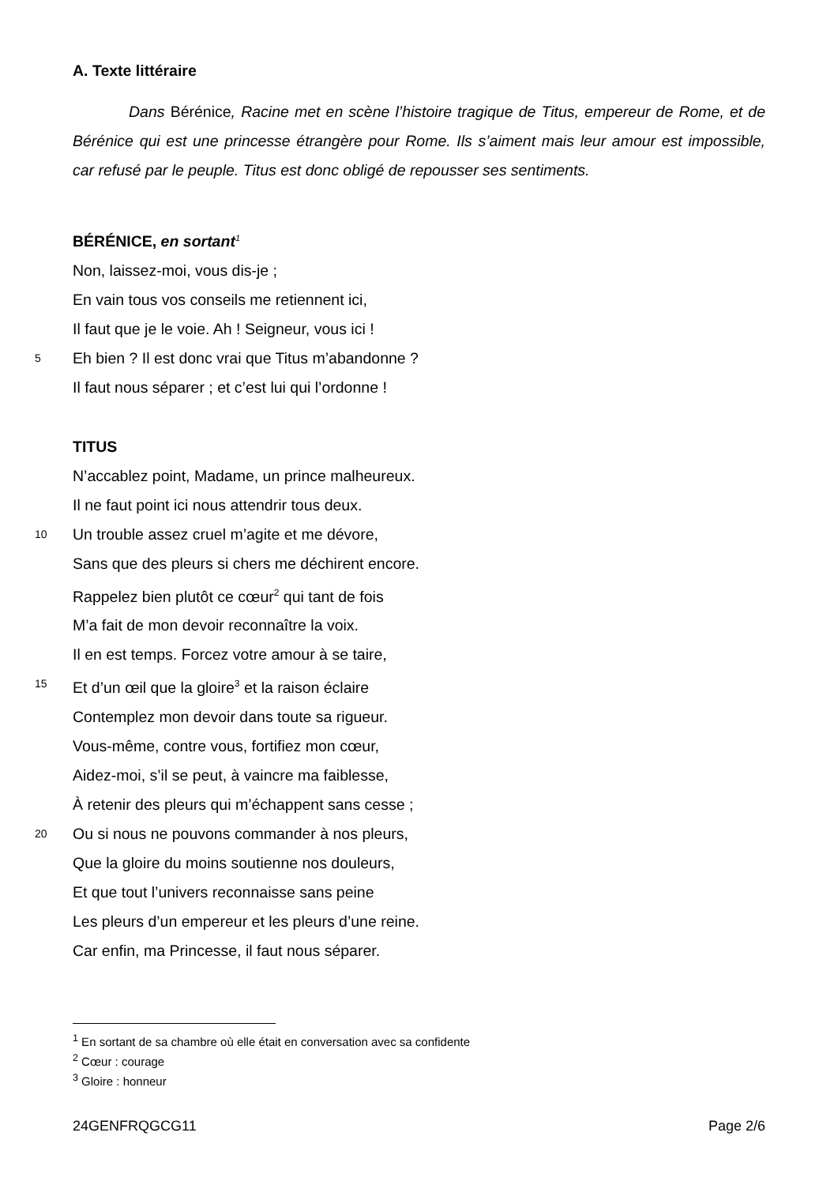A. Texte littéraire
Dans Bérénice, Racine met en scène l’histoire tragique de Titus, empereur de Rome, et de Bérénice qui est une princesse étrangère pour Rome. Ils s’aiment mais leur amour est impossible, car refusé par le peuple. Titus est donc obligé de repousser ses sentiments.
BÉRÉNICE, en sortant<sup>1</sup>
Non, laissez-moi, vous dis-je ;
En vain tous vos conseils me retiennent ici,
Il faut que je le voie. Ah ! Seigneur, vous ici !
5 Eh bien ? Il est donc vrai que Titus m’abandonne ?
Il faut nous séparer ; et c’est lui qui l’ordonne !
TITUS
N’accablez point, Madame, un prince malheureux.
Il ne faut point ici nous attendrir tous deux.
10 Un trouble assez cruel m’agite et me dévore,
Sans que des pleurs si chers me déchirent encore.
Rappelez bien plutôt ce cœur<sup>2</sup> qui tant de fois
M’a fait de mon devoir reconnaître la voix.
Il en est temps. Forcez votre amour à se taire,
15 Et d’un œil que la gloire<sup>3</sup> et la raison éclaire
Contemplez mon devoir dans toute sa rigueur.
Vous-même, contre vous, fortifiez mon cœur,
Aidez-moi, s’il se peut, à vaincre ma faiblesse,
À retenir des pleurs qui m’échappent sans cesse ;
20 Ou si nous ne pouvons commander à nos pleurs,
Que la gloire du moins soutienne nos douleurs,
Et que tout l’univers reconnaisse sans peine
Les pleurs d’un empereur et les pleurs d’une reine.
Car enfin, ma Princesse, il faut nous séparer.
<sup>1</sup> En sortant de sa chambre où elle était en conversation avec sa confidente
<sup>2</sup> Cœur : courage
<sup>3</sup> Gloire : honneur
24GENFRQGCG11 Page 2/6